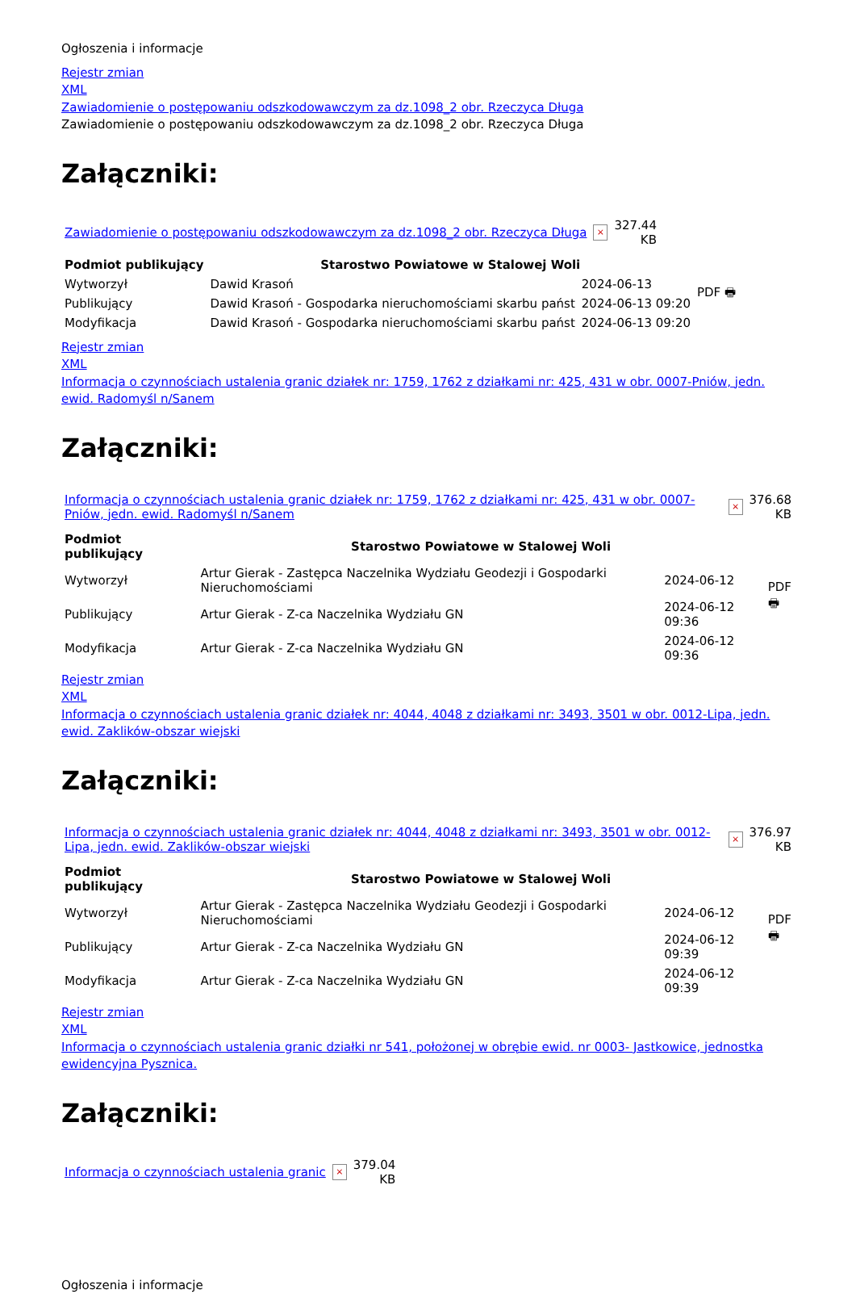Ogłoszenia i informacje
Rejestr zmian
XML
Zawiadomienie o postępowaniu odszkodowawczym za dz.1098_2 obr. Rzeczyca Długa
Zawiadomienie o postępowaniu odszkodowawczym za dz.1098_2 obr. Rzeczyca Długa
Załączniki:
| Zawiadomienie o postępowaniu odszkodowawczym za dz.1098_2 obr. Rzeczyca Długa | × | 327.44 KB |
| Podmiot publikujący | Starostwo Powiatowe w Stalowej Woli | | PDF 🖶 |
| Wytworzył | Dawid Krasoń | 2024-06-13 | |
| Publikujący | Dawid Krasoń - Gospodarka nieruchomościami skarbu państ | 2024-06-13 09:20 | |
| Modyfikacja | Dawid Krasoń - Gospodarka nieruchomościami skarbu państ | 2024-06-13 09:20 | |
Rejestr zmian
XML
Informacja o czynnościach ustalenia granic działek nr: 1759, 1762 z działkami nr: 425, 431 w obr. 0007-Pniów, jedn. ewid. Radomyśl n/Sanem
Załączniki:
| Informacja o czynnościach ustalenia granic działek nr: 1759, 1762 z działkami nr: 425, 431 w obr. 0007-Pniów, jedn. ewid. Radomyśl n/Sanem | × | 376.68 KB |
| Podmiot publikujący | Starostwo Powiatowe w Stalowej Woli | | PDF 🖶 |
| Wytworzył | Artur Gierak - Zastępca Naczelnika Wydziału Geodezji i Gospodarki Nieruchomościami | 2024-06-12 | |
| Publikujący | Artur Gierak - Z-ca Naczelnika Wydziału GN | 2024-06-12 09:36 | |
| Modyfikacja | Artur Gierak - Z-ca Naczelnika Wydziału GN | 2024-06-12 09:36 | |
Rejestr zmian
XML
Informacja o czynnościach ustalenia granic działek nr: 4044, 4048 z działkami nr: 3493, 3501 w obr. 0012-Lipa, jedn. ewid. Zaklików-obszar wiejski
Załączniki:
| Informacja o czynnościach ustalenia granic działek nr: 4044, 4048 z działkami nr: 3493, 3501 w obr. 0012-Lipa, jedn. ewid. Zaklików-obszar wiejski | × | 376.97 KB |
| Podmiot publikujący | Starostwo Powiatowe w Stalowej Woli | | PDF 🖶 |
| Wytworzył | Artur Gierak - Zastępca Naczelnika Wydziału Geodezji i Gospodarki Nieruchomościami | 2024-06-12 | |
| Publikujący | Artur Gierak - Z-ca Naczelnika Wydziału GN | 2024-06-12 09:39 | |
| Modyfikacja | Artur Gierak - Z-ca Naczelnika Wydziału GN | 2024-06-12 09:39 | |
Rejestr zmian
XML
Informacja o czynnościach ustalenia granic działki nr 541, położonej w obrębie ewid. nr 0003- Jastkowice, jednostka ewidencyjna Pysznica.
Załączniki:
| Informacja o czynnościach ustalenia granic | × | 379.04 KB |
Ogłoszenia i informacje